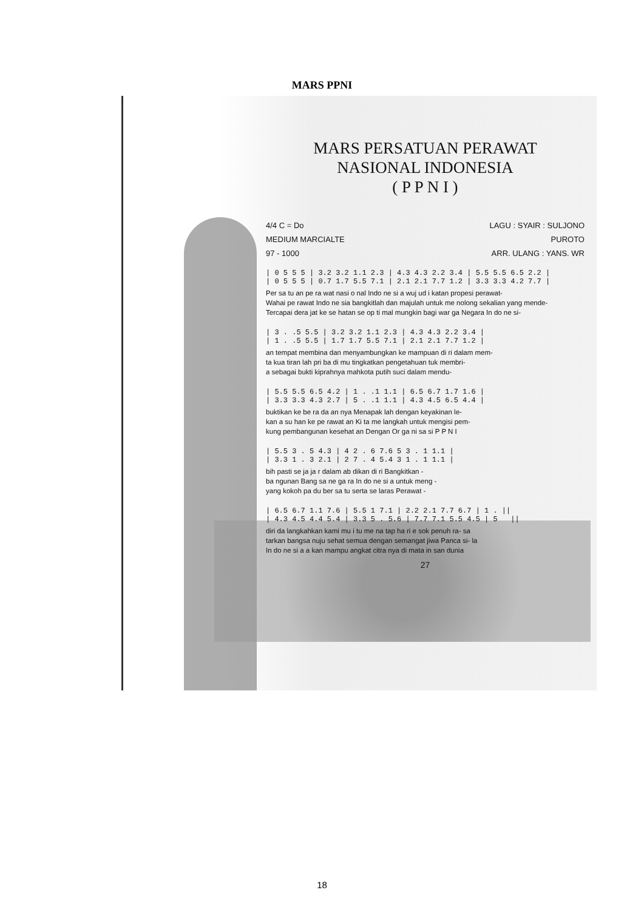MARS PPNI
MARS PERSATUAN PERAWAT
NASIONAL INDONESIA
( P P N I )
4/4 C = Do LAGU : SYAIR : SULJONO
MEDIUM MARCIALTE PUROTO
97 - 1000 ARR. ULANG : YANS. WR
| 0 5 5 5 | 3.2 3.2 1.1 2.3 | 4.3 4.3 2.2 3.4 | 5.5 5.5 6.5 2.2 | | 0 5 5 5 | 0.7 1.7 5.5 7.1 | 2.1 2.1 7.7 1.2 | 3.3 3.3 4.2 7.7 |
Per sa tu an pe ra wat nasi o nal Indo ne si a wuj ud i katan propesi perawat-
Wahai pe rawat Indo ne sia bangkitlah dan majulah untuk me nolong sekalian yang mende-
Tercapai dera jat ke se hatan se op ti mal mungkin bagi war ga Negara In do ne si-
| 3 . .5 5.5 | 3.2 3.2 1.1 2.3 | 4.3 4.3 2.2 3.4 | | 1 . .5 5.5 | 1.7 1.7 5.5 7.1 | 2.1 2.1 7.7 1.2 |
an tempat membina dan menyambungkan ke mampuan di ri dalam mem-
ta kua tiran lah pri ba di mu tingkatkan pengetahuan tuk membri-
a sebagai bukti kiprahnya mahkota putih suci dalam mendu-
| 5.5 5.5 6.5 4.2 | 1 . .1 1.1 | 6.5 6.7 1.7 1.6 | | 3.3 3.3 4.3 2.7 | 5 . .1 1.1 | 4.3 4.5 6.5 4.4 |
buktikan ke be ra da an nya Menapak lah dengan keyakinan le-
kan a su han ke pe rawat an Ki ta me langkah untuk mengisi pem-
kung pembangunan kesehat an Dengan Or ga ni sa si P P N I
| 5.5 3 . 5 4.3 | 4 2 . 6 7.6 5 3 . 1 1.1 | | 3.3 1 . 3 2.1 | 2 7 . 4 5.4 3 1 . 1 1.1 |
bih pasti se ja ja r dalam ab dikan di ri Bangkitkan -
ba ngunan Bang sa ne ga ra In do ne si a untuk meng -
yang kokoh pa du ber sa tu serta se laras Perawat -
| 6.5 6.7 1.1 7.6 | 5.5 1 7.1 | 2.2 2.1 7.7 6.7 | 1 . || | 4.3 4.5 4.4 5.4 | 3.3 5 . 5.6 | 7.7 7.1 5.5 4.5 | 5 ||
diri da langkahkan kami mu i tu me na tap ha ri e sok penuh ra- sa
tarkan bangsa nuju sehat semua dengan semangat jiwa Panca si- la
In do ne si a a kan mampu angkat citra nya di mata in san dunia
27
18